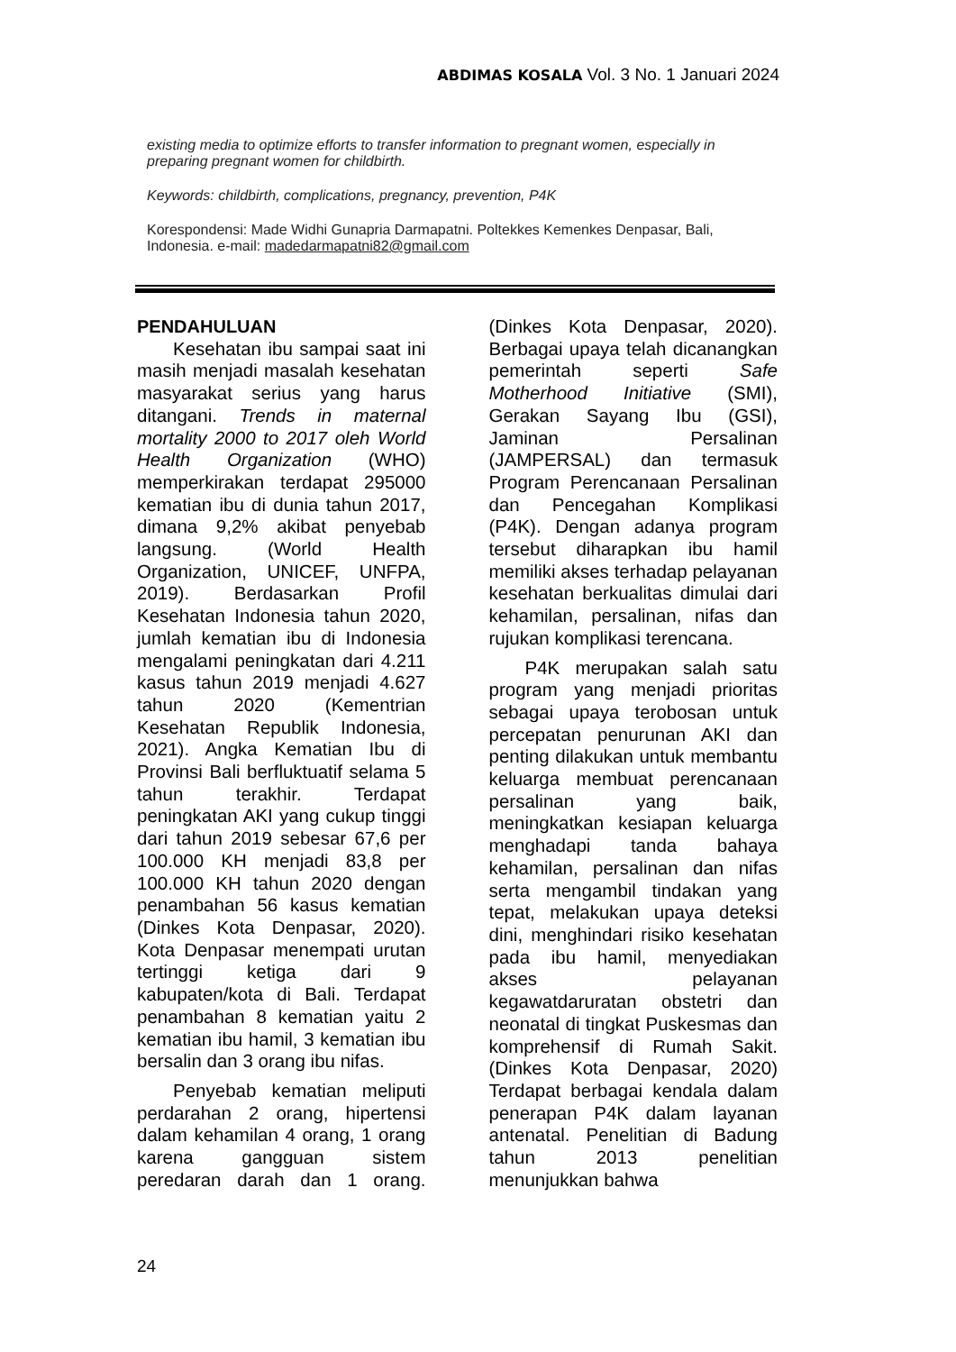ABDIMAS KOSALA Vol. 3 No. 1 Januari 2024
existing media to optimize efforts to transfer information to pregnant women, especially in preparing pregnant women for childbirth.
Keywords: childbirth, complications, pregnancy, prevention, P4K
Korespondensi: Made Widhi Gunapria Darmapatni. Poltekkes Kemenkes Denpasar, Bali, Indonesia. e-mail: madedarmapatni82@gmail.com
PENDAHULUAN
Kesehatan ibu sampai saat ini masih menjadi masalah kesehatan masyarakat serius yang harus ditangani. Trends in maternal mortality 2000 to 2017 oleh World Health Organization (WHO) memperkirakan terdapat 295000 kematian ibu di dunia tahun 2017, dimana 9,2% akibat penyebab langsung. (World Health Organization, UNICEF, UNFPA, 2019). Berdasarkan Profil Kesehatan Indonesia tahun 2020, jumlah kematian ibu di Indonesia mengalami peningkatan dari 4.211 kasus tahun 2019 menjadi 4.627 tahun 2020 (Kementrian Kesehatan Republik Indonesia, 2021). Angka Kematian Ibu di Provinsi Bali berfluktuatif selama 5 tahun terakhir. Terdapat peningkatan AKI yang cukup tinggi dari tahun 2019 sebesar 67,6 per 100.000 KH menjadi 83,8 per 100.000 KH tahun 2020 dengan penambahan 56 kasus kematian (Dinkes Kota Denpasar, 2020). Kota Denpasar menempati urutan tertinggi ketiga dari 9 kabupaten/kota di Bali. Terdapat penambahan 8 kematian yaitu 2 kematian ibu hamil, 3 kematian ibu bersalin dan 3 orang ibu nifas.
Penyebab kematian meliputi perdarahan 2 orang, hipertensi dalam kehamilan 4 orang, 1 orang karena gangguan sistem peredaran darah dan 1 orang. (Dinkes Kota Denpasar, 2020). Berbagai upaya telah dicanangkan pemerintah seperti Safe Motherhood Initiative (SMI), Gerakan Sayang Ibu (GSI), Jaminan Persalinan (JAMPERSAL) dan termasuk Program Perencanaan Persalinan dan Pencegahan Komplikasi (P4K). Dengan adanya program tersebut diharapkan ibu hamil memiliki akses terhadap pelayanan kesehatan berkualitas dimulai dari kehamilan, persalinan, nifas dan rujukan komplikasi terencana.
P4K merupakan salah satu program yang menjadi prioritas sebagai upaya terobosan untuk percepatan penurunan AKI dan penting dilakukan untuk membantu keluarga membuat perencanaan persalinan yang baik, meningkatkan kesiapan keluarga menghadapi tanda bahaya kehamilan, persalinan dan nifas serta mengambil tindakan yang tepat, melakukan upaya deteksi dini, menghindari risiko kesehatan pada ibu hamil, menyediakan akses pelayanan kegawatdaruratan obstetri dan neonatal di tingkat Puskesmas dan komprehensif di Rumah Sakit. (Dinkes Kota Denpasar, 2020) Terdapat berbagai kendala dalam penerapan P4K dalam layanan antenatal. Penelitian di Badung tahun 2013 penelitian menunjukkan bahwa
24